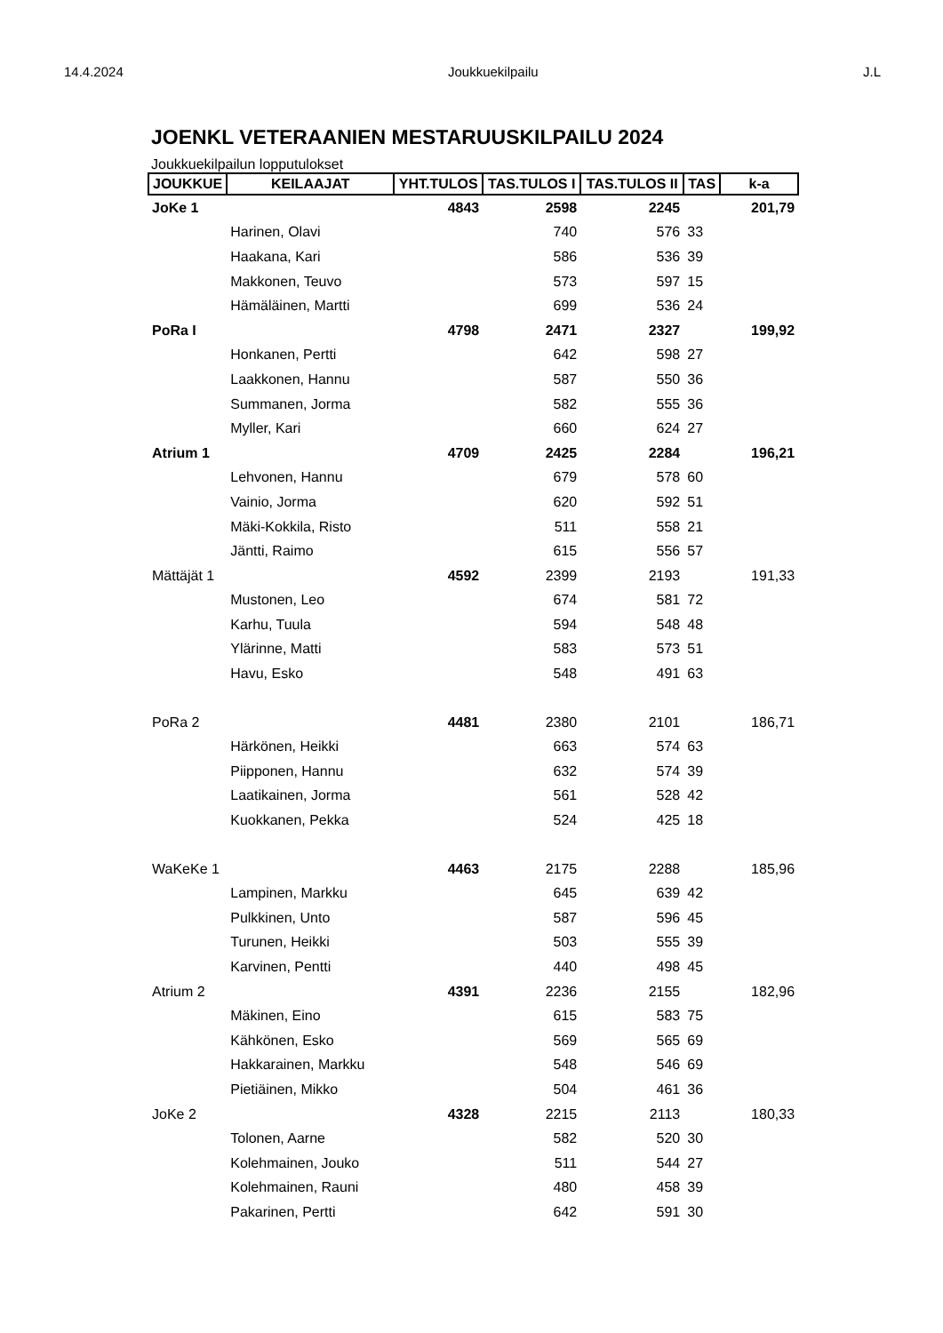14.4.2024 Joukkuekilpailu J.L
JOENKL VETERAANIEN MESTARUUSKILPAILU 2024
Joukkuekilpailun lopputulokset
| JOUKKUE | KEILAAJAT | YHT.TULOS | TAS.TULOS I | TAS.TULOS II | TAS | k-a |
| --- | --- | --- | --- | --- | --- | --- |
| JoKe 1 | | 4843 | 2598 | 2245 | | 201,79 |
| | Harinen, Olavi | | 740 | 576 | 33 | |
| | Haakana, Kari | | 586 | 536 | 39 | |
| | Makkonen, Teuvo | | 573 | 597 | 15 | |
| | Hämäläinen, Martti | | 699 | 536 | 24 | |
| PoRa I | | 4798 | 2471 | 2327 | | 199,92 |
| | Honkanen, Pertti | | 642 | 598 | 27 | |
| | Laakkonen, Hannu | | 587 | 550 | 36 | |
| | Summanen, Jorma | | 582 | 555 | 36 | |
| | Myller, Kari | | 660 | 624 | 27 | |
| Atrium 1 | | 4709 | 2425 | 2284 | | 196,21 |
| | Lehvonen, Hannu | | 679 | 578 | 60 | |
| | Vainio, Jorma | | 620 | 592 | 51 | |
| | Mäki-Kokkila, Risto | | 511 | 558 | 21 | |
| | Jäntti, Raimo | | 615 | 556 | 57 | |
| Mättäjät 1 | | 4592 | 2399 | 2193 | | 191,33 |
| | Mustonen, Leo | | 674 | 581 | 72 | |
| | Karhu, Tuula | | 594 | 548 | 48 | |
| | Ylärinne, Matti | | 583 | 573 | 51 | |
| | Havu, Esko | | 548 | 491 | 63 | |
| PoRa 2 | | 4481 | 2380 | 2101 | | 186,71 |
| | Härkönen, Heikki | | 663 | 574 | 63 | |
| | Piipponen, Hannu | | 632 | 574 | 39 | |
| | Laatikainen, Jorma | | 561 | 528 | 42 | |
| | Kuokkanen, Pekka | | 524 | 425 | 18 | |
| WaKeKe 1 | | 4463 | 2175 | 2288 | | 185,96 |
| | Lampinen, Markku | | 645 | 639 | 42 | |
| | Pulkkinen, Unto | | 587 | 596 | 45 | |
| | Turunen, Heikki | | 503 | 555 | 39 | |
| | Karvinen, Pentti | | 440 | 498 | 45 | |
| Atrium 2 | | 4391 | 2236 | 2155 | | 182,96 |
| | Mäkinen, Eino | | 615 | 583 | 75 | |
| | Kähkönen, Esko | | 569 | 565 | 69 | |
| | Hakkarainen, Markku | | 548 | 546 | 69 | |
| | Pietiäinen, Mikko | | 504 | 461 | 36 | |
| JoKe 2 | | 4328 | 2215 | 2113 | | 180,33 |
| | Tolonen, Aarne | | 582 | 520 | 30 | |
| | Kolehmainen, Jouko | | 511 | 544 | 27 | |
| | Kolehmainen, Rauni | | 480 | 458 | 39 | |
| | Pakarinen, Pertti | | 642 | 591 | 30 | |